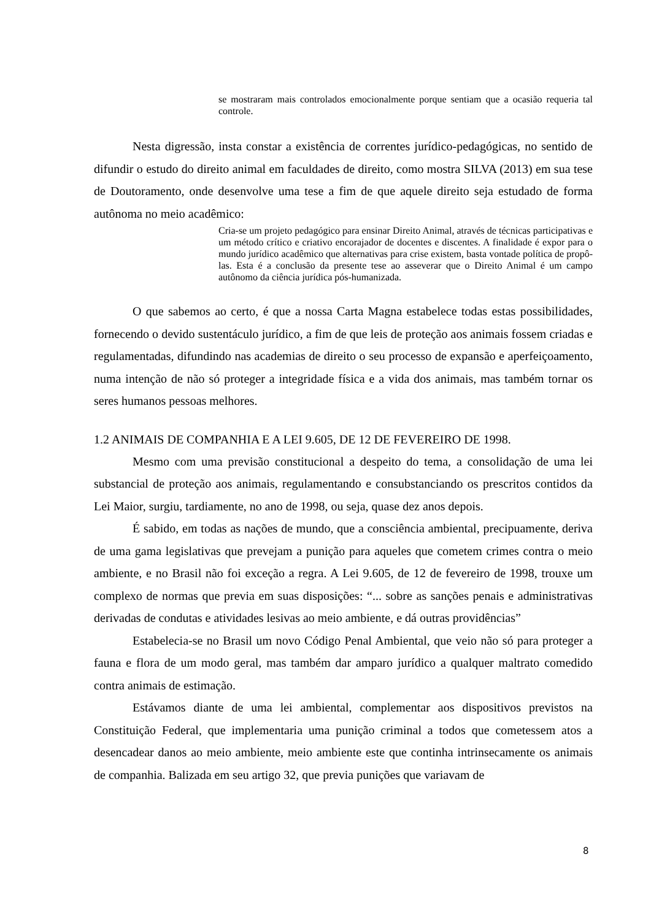se mostraram mais controlados emocionalmente porque sentiam que a ocasião requeria tal controle.
Nesta digressão, insta constar a existência de correntes jurídico-pedagógicas, no sentido de difundir o estudo do direito animal em faculdades de direito, como mostra SILVA (2013) em sua tese de Doutoramento, onde desenvolve uma tese a fim de que aquele direito seja estudado de forma autônoma no meio acadêmico:
Cria-se um projeto pedagógico para ensinar Direito Animal, através de técnicas participativas e um método crítico e criativo encorajador de docentes e discentes. A finalidade é expor para o mundo jurídico acadêmico que alternativas para crise existem, basta vontade política de propô-las. Esta é a conclusão da presente tese ao asseverar que o Direito Animal é um campo autônomo da ciência jurídica pós-humanizada.
O que sabemos ao certo, é que a nossa Carta Magna estabelece todas estas possibilidades, fornecendo o devido sustentáculo jurídico, a fim de que leis de proteção aos animais fossem criadas e regulamentadas, difundindo nas academias de direito o seu processo de expansão e aperfeiçoamento, numa intenção de não só proteger a integridade física e a vida dos animais, mas também tornar os seres humanos pessoas melhores.
1.2 ANIMAIS DE COMPANHIA E A LEI 9.605, DE 12 DE FEVEREIRO DE 1998.
Mesmo com uma previsão constitucional a despeito do tema, a consolidação de uma lei substancial de proteção aos animais, regulamentando e consubstanciando os prescritos contidos da Lei Maior, surgiu, tardiamente, no ano de 1998, ou seja, quase dez anos depois.
É sabido, em todas as nações de mundo, que a consciência ambiental, precipuamente, deriva de uma gama legislativas que prevejam a punição para aqueles que cometem crimes contra o meio ambiente, e no Brasil não foi exceção a regra. A Lei 9.605, de 12 de fevereiro de 1998, trouxe um complexo de normas que previa em suas disposições: “... sobre as sanções penais e administrativas derivadas de condutas e atividades lesivas ao meio ambiente, e dá outras providências”
Estabelecia-se no Brasil um novo Código Penal Ambiental, que veio não só para proteger a fauna e flora de um modo geral, mas também dar amparo jurídico a qualquer maltrato comedido contra animais de estimação.
Estávamos diante de uma lei ambiental, complementar aos dispositivos previstos na Constituição Federal, que implementaria uma punição criminal a todos que cometessem atos a desencadear danos ao meio ambiente, meio ambiente este que continha intrinsecamente os animais de companhia. Balizada em seu artigo 32, que previa punições que variavam de
8